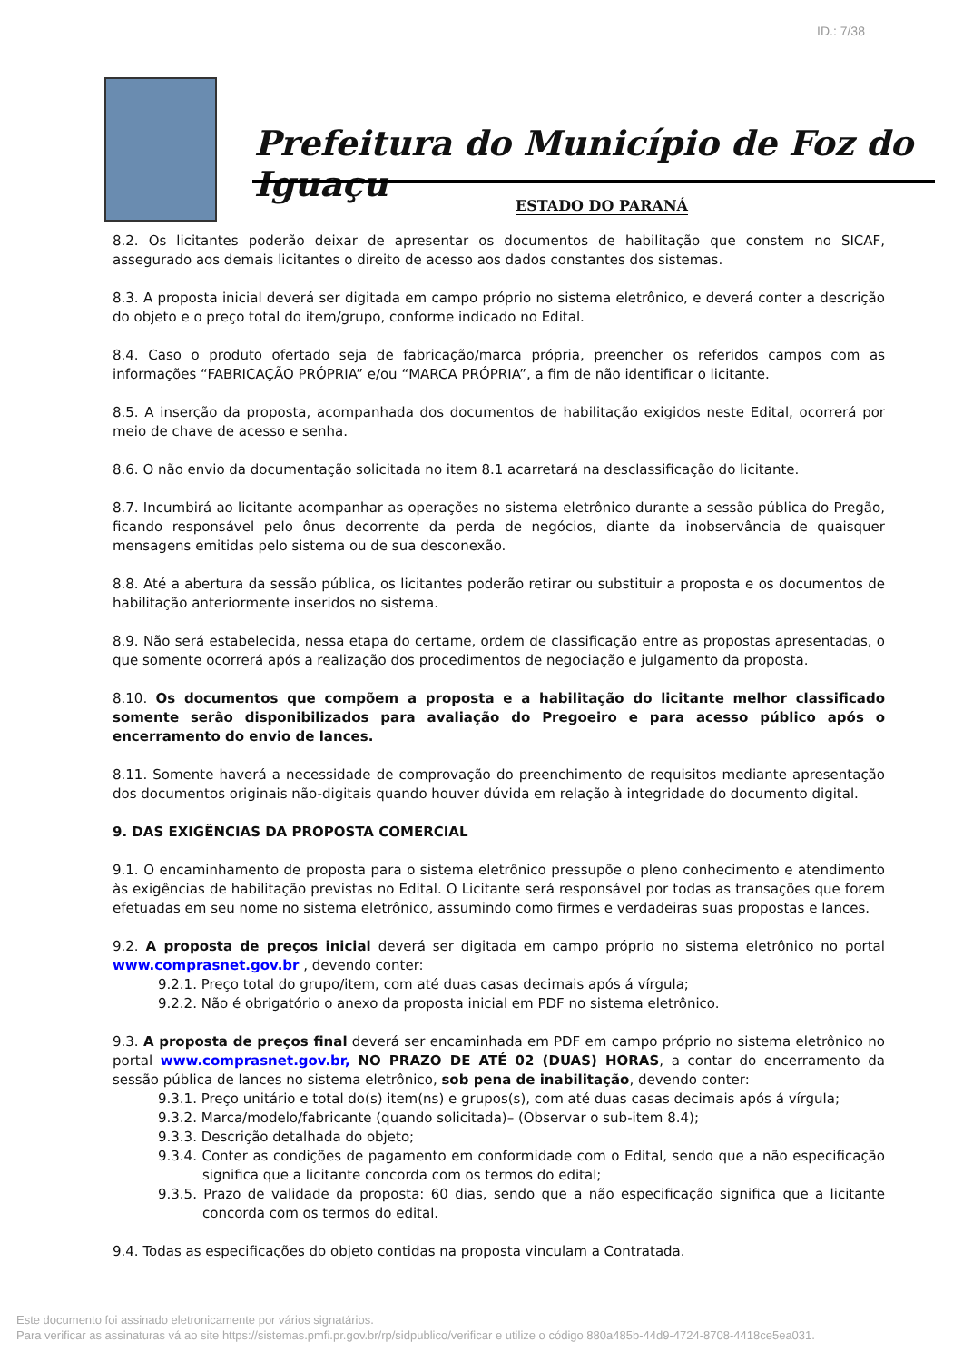ID.: 7/38
Prefeitura do Município de Foz do Iguaçu
ESTADO DO PARANÁ
8.2. Os licitantes poderão deixar de apresentar os documentos de habilitação que constem no SICAF, assegurado aos demais licitantes o direito de acesso aos dados constantes dos sistemas.
8.3. A proposta inicial deverá ser digitada em campo próprio no sistema eletrônico, e deverá conter a descrição do objeto e o preço total do item/grupo, conforme indicado no Edital.
8.4. Caso o produto ofertado seja de fabricação/marca própria, preencher os referidos campos com as informações “FABRICAÇÃO PRÓPRIA” e/ou “MARCA PRÓPRIA”, a fim de não identificar o licitante.
8.5. A inserção da proposta, acompanhada dos documentos de habilitação exigidos neste Edital, ocorrerá por meio de chave de acesso e senha.
8.6. O não envio da documentação solicitada no item 8.1 acarretará na desclassificação do licitante.
8.7. Incumbirá ao licitante acompanhar as operações no sistema eletrônico durante a sessão pública do Pregão, ficando responsável pelo ônus decorrente da perda de negócios, diante da inobservância de quaisquer mensagens emitidas pelo sistema ou de sua desconexão.
8.8. Até a abertura da sessão pública, os licitantes poderão retirar ou substituir a proposta e os documentos de habilitação anteriormente inseridos no sistema.
8.9. Não será estabelecida, nessa etapa do certame, ordem de classificação entre as propostas apresentadas, o que somente ocorrerá após a realização dos procedimentos de negociação e julgamento da proposta.
8.10. Os documentos que compõem a proposta e a habilitação do licitante melhor classificado somente serão disponibilizados para avaliação do Pregoeiro e para acesso público após o encerramento do envio de lances.
8.11. Somente haverá a necessidade de comprovação do preenchimento de requisitos mediante apresentação dos documentos originais não-digitais quando houver dúvida em relação à integridade do documento digital.
9. DAS EXIGÊNCIAS DA PROPOSTA COMERCIAL
9.1. O encaminhamento de proposta para o sistema eletrônico pressupõe o pleno conhecimento e atendimento às exigências de habilitação previstas no Edital. O Licitante será responsável por todas as transações que forem efetuadas em seu nome no sistema eletrônico, assumindo como firmes e verdadeiras suas propostas e lances.
9.2. A proposta de preços inicial deverá ser digitada em campo próprio no sistema eletrônico no portal www.comprasnet.gov.br , devendo conter:
9.2.1. Preço total do grupo/item, com até duas casas decimais após á vírgula;
9.2.2. Não é obrigatório o anexo da proposta inicial em PDF no sistema eletrônico.
9.3. A proposta de preços final deverá ser encaminhada em PDF em campo próprio no sistema eletrônico no portal www.comprasnet.gov.br, NO PRAZO DE ATÉ 02 (DUAS) HORAS, a contar do encerramento da sessão pública de lances no sistema eletrônico, sob pena de inabilitação, devendo conter:
9.3.1. Preço unitário e total do(s) item(ns) e grupos(s), com até duas casas decimais após á vírgula;
9.3.2. Marca/modelo/fabricante (quando solicitada)– (Observar o sub-item 8.4);
9.3.3. Descrição detalhada do objeto;
9.3.4. Conter as condições de pagamento em conformidade com o Edital, sendo que a não especificação significa que a licitante concorda com os termos do edital;
9.3.5. Prazo de validade da proposta: 60 dias, sendo que a não especificação significa que a licitante concorda com os termos do edital.
9.4. Todas as especificações do objeto contidas na proposta vinculam a Contratada.
Este documento foi assinado eletronicamente por vários signatários.
Para verificar as assinaturas vá ao site https://sistemas.pmfi.pr.gov.br/rp/sidpublico/verificar e utilize o código 880a485b-44d9-4724-8708-4418ce5ea031.